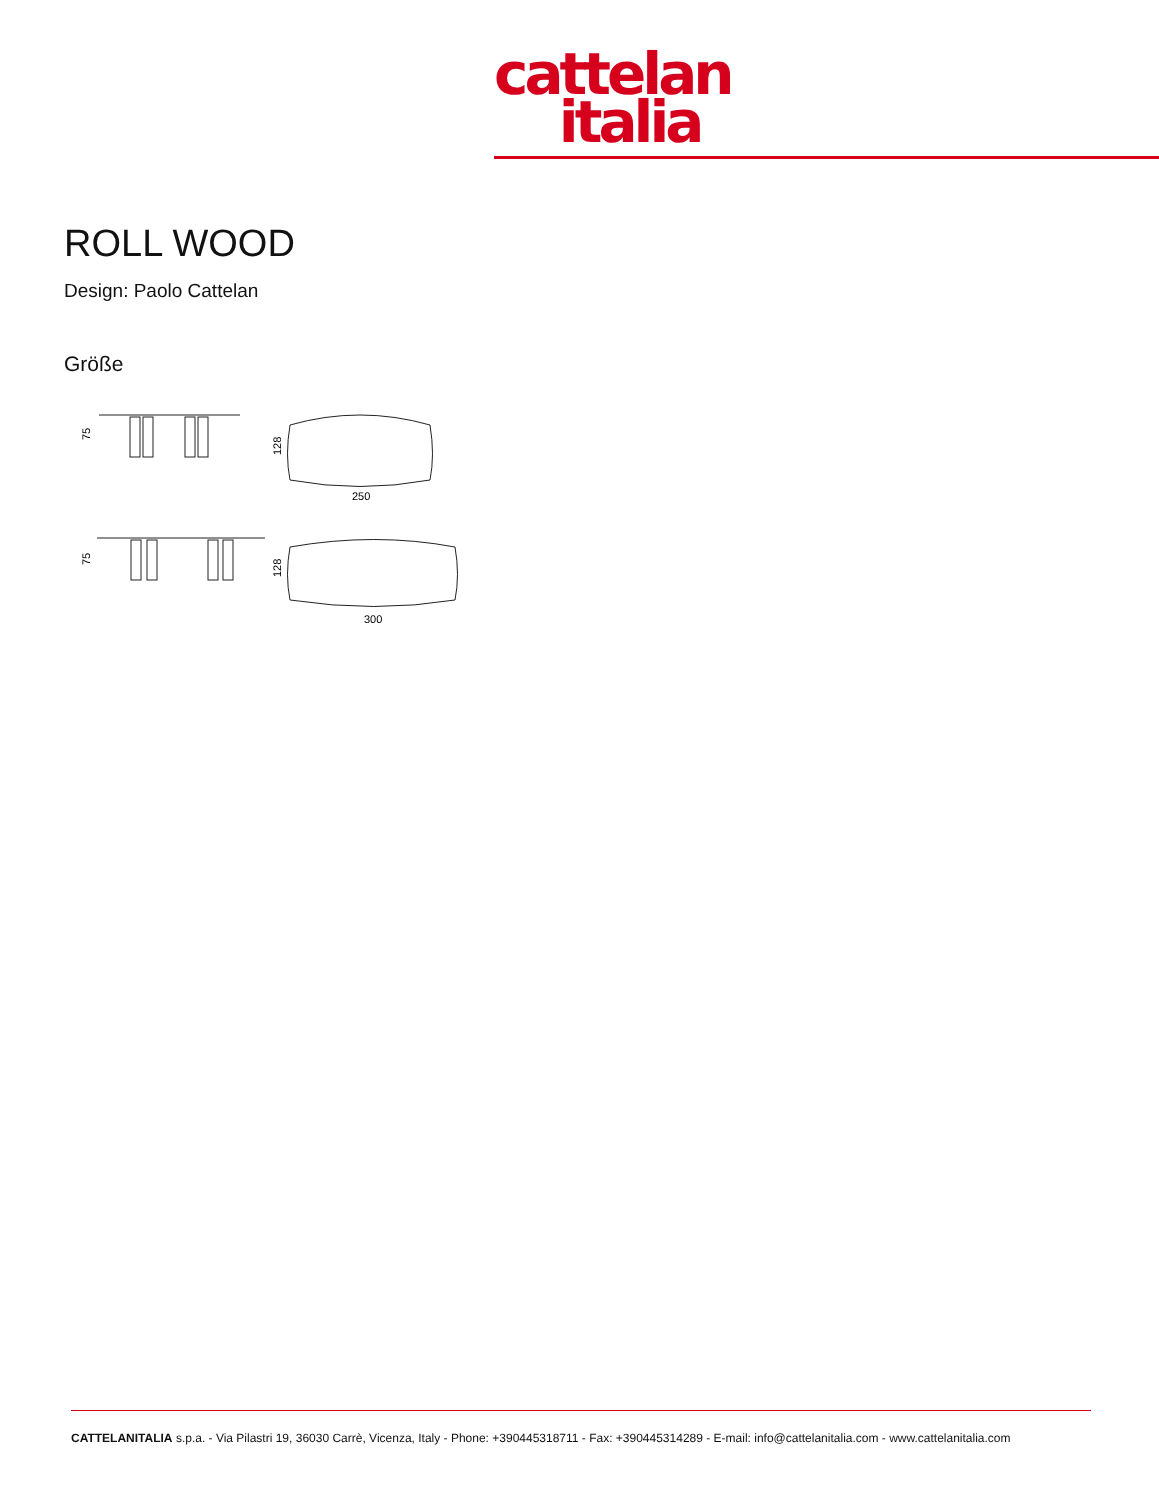cattelan
italia
ROLL WOOD
Design: Paolo Cattelan
Größe
75
128
250
75
128
300
CATTELANITALIA s.p.a. - Via Pilastri 19, 36030 Carrè, Vicenza, Italy - Phone: +390445318711 - Fax: +390445314289 - E-mail: info@cattelanitalia.com - www.cattelanitalia.com